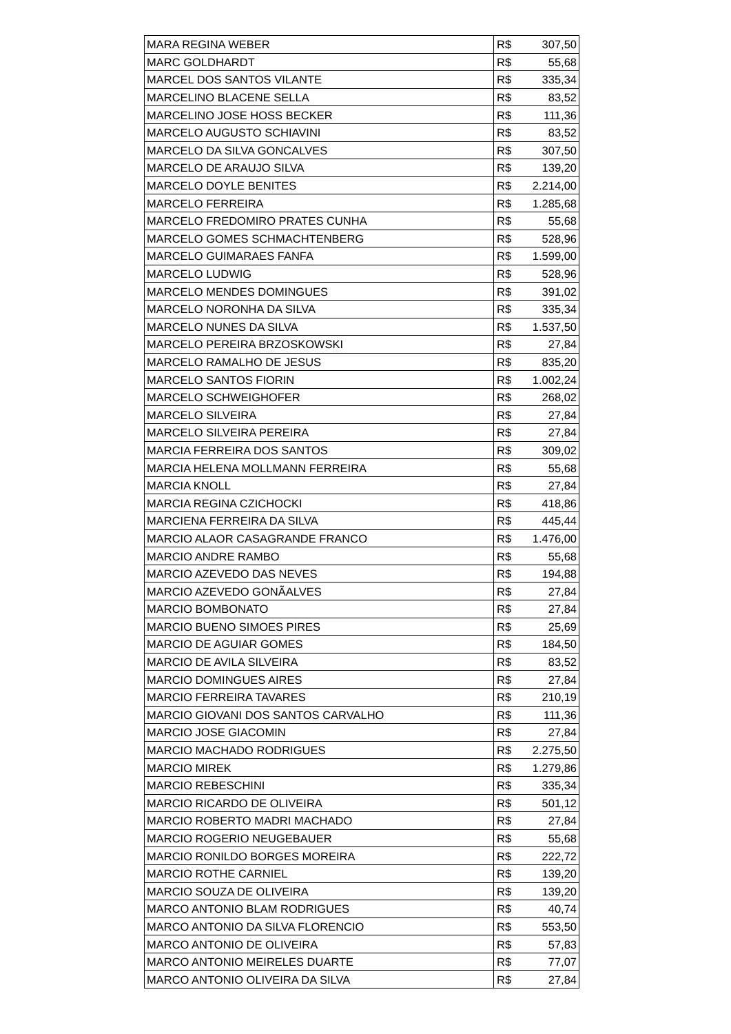| MARA REGINA WEBER | R$ | 307,50 |
| MARC GOLDHARDT | R$ | 55,68 |
| MARCEL DOS SANTOS VILANTE | R$ | 335,34 |
| MARCELINO BLACENE SELLA | R$ | 83,52 |
| MARCELINO JOSE HOSS BECKER | R$ | 111,36 |
| MARCELO AUGUSTO SCHIAVINI | R$ | 83,52 |
| MARCELO DA SILVA GONCALVES | R$ | 307,50 |
| MARCELO DE ARAUJO SILVA | R$ | 139,20 |
| MARCELO DOYLE BENITES | R$ | 2.214,00 |
| MARCELO FERREIRA | R$ | 1.285,68 |
| MARCELO FREDOMIRO PRATES CUNHA | R$ | 55,68 |
| MARCELO GOMES SCHMACHTENBERG | R$ | 528,96 |
| MARCELO GUIMARAES FANFA | R$ | 1.599,00 |
| MARCELO LUDWIG | R$ | 528,96 |
| MARCELO MENDES DOMINGUES | R$ | 391,02 |
| MARCELO NORONHA DA SILVA | R$ | 335,34 |
| MARCELO NUNES DA SILVA | R$ | 1.537,50 |
| MARCELO PEREIRA BRZOSKOWSKI | R$ | 27,84 |
| MARCELO RAMALHO DE JESUS | R$ | 835,20 |
| MARCELO SANTOS FIORIN | R$ | 1.002,24 |
| MARCELO SCHWEIGHOFER | R$ | 268,02 |
| MARCELO SILVEIRA | R$ | 27,84 |
| MARCELO SILVEIRA PEREIRA | R$ | 27,84 |
| MARCIA FERREIRA DOS SANTOS | R$ | 309,02 |
| MARCIA HELENA MOLLMANN FERREIRA | R$ | 55,68 |
| MARCIA KNOLL | R$ | 27,84 |
| MARCIA REGINA CZICHOCKI | R$ | 418,86 |
| MARCIENA FERREIRA DA SILVA | R$ | 445,44 |
| MARCIO ALAOR CASAGRANDE FRANCO | R$ | 1.476,00 |
| MARCIO ANDRE RAMBO | R$ | 55,68 |
| MARCIO AZEVEDO DAS NEVES | R$ | 194,88 |
| MARCIO AZEVEDO GONÃALVES | R$ | 27,84 |
| MARCIO BOMBONATO | R$ | 27,84 |
| MARCIO BUENO SIMOES PIRES | R$ | 25,69 |
| MARCIO DE AGUIAR GOMES | R$ | 184,50 |
| MARCIO DE AVILA SILVEIRA | R$ | 83,52 |
| MARCIO DOMINGUES AIRES | R$ | 27,84 |
| MARCIO FERREIRA TAVARES | R$ | 210,19 |
| MARCIO GIOVANI DOS SANTOS CARVALHO | R$ | 111,36 |
| MARCIO JOSE GIACOMIN | R$ | 27,84 |
| MARCIO MACHADO RODRIGUES | R$ | 2.275,50 |
| MARCIO MIREK | R$ | 1.279,86 |
| MARCIO REBESCHINI | R$ | 335,34 |
| MARCIO RICARDO DE OLIVEIRA | R$ | 501,12 |
| MARCIO ROBERTO MADRI MACHADO | R$ | 27,84 |
| MARCIO ROGERIO NEUGEBAUER | R$ | 55,68 |
| MARCIO RONILDO BORGES MOREIRA | R$ | 222,72 |
| MARCIO ROTHE CARNIEL | R$ | 139,20 |
| MARCIO SOUZA DE OLIVEIRA | R$ | 139,20 |
| MARCO ANTONIO BLAM RODRIGUES | R$ | 40,74 |
| MARCO ANTONIO DA SILVA FLORENCIO | R$ | 553,50 |
| MARCO ANTONIO DE OLIVEIRA | R$ | 57,83 |
| MARCO ANTONIO MEIRELES DUARTE | R$ | 77,07 |
| MARCO ANTONIO OLIVEIRA DA SILVA | R$ | 27,84 |